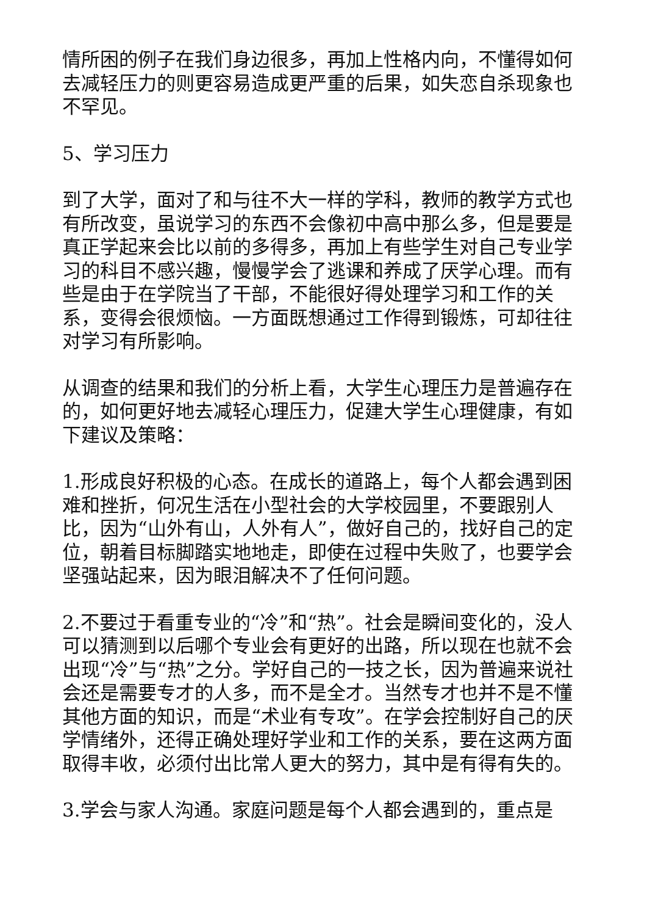情所困的例子在我们身边很多，再加上性格内向，不懂得如何去减轻压力的则更容易造成更严重的后果，如失恋自杀现象也不罕见。
5、学习压力
到了大学，面对了和与往不大一样的学科，教师的教学方式也有所改变，虽说学习的东西不会像初中高中那么多，但是要是真正学起来会比以前的多得多，再加上有些学生对自己专业学习的科目不感兴趣，慢慢学会了逃课和养成了厌学心理。而有些是由于在学院当了干部，不能很好得处理学习和工作的关系，变得会很烦恼。一方面既想通过工作得到锻炼，可却往往对学习有所影响。
从调查的结果和我们的分析上看，大学生心理压力是普遍存在的，如何更好地去减轻心理压力，促建大学生心理健康，有如下建议及策略：
1.形成良好积极的心态。在成长的道路上，每个人都会遇到困难和挫折，何况生活在小型社会的大学校园里，不要跟别人比，因为“山外有山，人外有人”，做好自己的，找好自己的定位，朝着目标脚踏实地地走，即使在过程中失败了，也要学会坚强站起来，因为眼泪解决不了任何问题。
2.不要过于看重专业的“冷”和“热”。社会是瞬间变化的，没人可以猜测到以后哪个专业会有更好的出路，所以现在也就不会出现“冷”与“热”之分。学好自己的一技之长，因为普遍来说社会还是需要专才的人多，而不是全才。当然专才也并不是不懂其他方面的知识，而是“术业有专攻”。在学会控制好自己的厌学情绪外，还得正确处理好学业和工作的关系，要在这两方面取得丰收，必须付出比常人更大的努力，其中是有得有失的。
3.学会与家人沟通。家庭问题是每个人都会遇到的，重点是